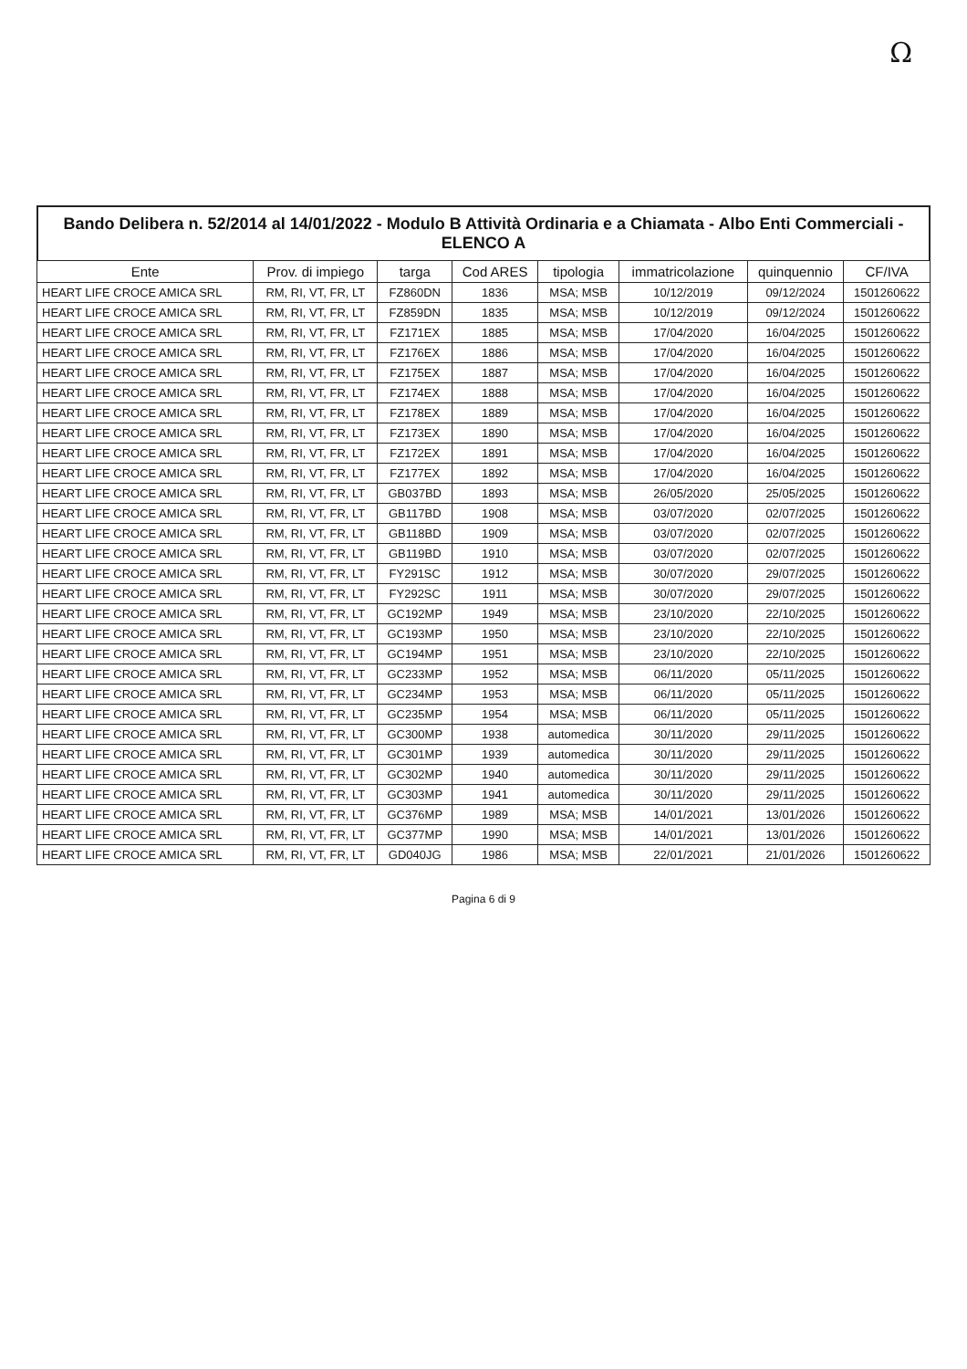Ω
Bando Delibera n. 52/2014 al 14/01/2022 - Modulo B Attività Ordinaria e a Chiamata - Albo Enti Commerciali - ELENCO A
| Ente | Prov. di impiego | targa | Cod ARES | tipologia | immatricolazione | quinquennio | CF/IVA |
| --- | --- | --- | --- | --- | --- | --- | --- |
| HEART LIFE CROCE AMICA SRL | RM, RI, VT, FR, LT | FZ860DN | 1836 | MSA; MSB | 10/12/2019 | 09/12/2024 | 1501260622 |
| HEART LIFE CROCE AMICA SRL | RM, RI, VT, FR, LT | FZ859DN | 1835 | MSA; MSB | 10/12/2019 | 09/12/2024 | 1501260622 |
| HEART LIFE CROCE AMICA SRL | RM, RI, VT, FR, LT | FZ171EX | 1885 | MSA; MSB | 17/04/2020 | 16/04/2025 | 1501260622 |
| HEART LIFE CROCE AMICA SRL | RM, RI, VT, FR, LT | FZ176EX | 1886 | MSA; MSB | 17/04/2020 | 16/04/2025 | 1501260622 |
| HEART LIFE CROCE AMICA SRL | RM, RI, VT, FR, LT | FZ175EX | 1887 | MSA; MSB | 17/04/2020 | 16/04/2025 | 1501260622 |
| HEART LIFE CROCE AMICA SRL | RM, RI, VT, FR, LT | FZ174EX | 1888 | MSA; MSB | 17/04/2020 | 16/04/2025 | 1501260622 |
| HEART LIFE CROCE AMICA SRL | RM, RI, VT, FR, LT | FZ178EX | 1889 | MSA; MSB | 17/04/2020 | 16/04/2025 | 1501260622 |
| HEART LIFE CROCE AMICA SRL | RM, RI, VT, FR, LT | FZ173EX | 1890 | MSA; MSB | 17/04/2020 | 16/04/2025 | 1501260622 |
| HEART LIFE CROCE AMICA SRL | RM, RI, VT, FR, LT | FZ172EX | 1891 | MSA; MSB | 17/04/2020 | 16/04/2025 | 1501260622 |
| HEART LIFE CROCE AMICA SRL | RM, RI, VT, FR, LT | FZ177EX | 1892 | MSA; MSB | 17/04/2020 | 16/04/2025 | 1501260622 |
| HEART LIFE CROCE AMICA SRL | RM, RI, VT, FR, LT | GB037BD | 1893 | MSA; MSB | 26/05/2020 | 25/05/2025 | 1501260622 |
| HEART LIFE CROCE AMICA SRL | RM, RI, VT, FR, LT | GB117BD | 1908 | MSA; MSB | 03/07/2020 | 02/07/2025 | 1501260622 |
| HEART LIFE CROCE AMICA SRL | RM, RI, VT, FR, LT | GB118BD | 1909 | MSA; MSB | 03/07/2020 | 02/07/2025 | 1501260622 |
| HEART LIFE CROCE AMICA SRL | RM, RI, VT, FR, LT | GB119BD | 1910 | MSA; MSB | 03/07/2020 | 02/07/2025 | 1501260622 |
| HEART LIFE CROCE AMICA SRL | RM, RI, VT, FR, LT | FY291SC | 1912 | MSA; MSB | 30/07/2020 | 29/07/2025 | 1501260622 |
| HEART LIFE CROCE AMICA SRL | RM, RI, VT, FR, LT | FY292SC | 1911 | MSA; MSB | 30/07/2020 | 29/07/2025 | 1501260622 |
| HEART LIFE CROCE AMICA SRL | RM, RI, VT, FR, LT | GC192MP | 1949 | MSA; MSB | 23/10/2020 | 22/10/2025 | 1501260622 |
| HEART LIFE CROCE AMICA SRL | RM, RI, VT, FR, LT | GC193MP | 1950 | MSA; MSB | 23/10/2020 | 22/10/2025 | 1501260622 |
| HEART LIFE CROCE AMICA SRL | RM, RI, VT, FR, LT | GC194MP | 1951 | MSA; MSB | 23/10/2020 | 22/10/2025 | 1501260622 |
| HEART LIFE CROCE AMICA SRL | RM, RI, VT, FR, LT | GC233MP | 1952 | MSA; MSB | 06/11/2020 | 05/11/2025 | 1501260622 |
| HEART LIFE CROCE AMICA SRL | RM, RI, VT, FR, LT | GC234MP | 1953 | MSA; MSB | 06/11/2020 | 05/11/2025 | 1501260622 |
| HEART LIFE CROCE AMICA SRL | RM, RI, VT, FR, LT | GC235MP | 1954 | MSA; MSB | 06/11/2020 | 05/11/2025 | 1501260622 |
| HEART LIFE CROCE AMICA SRL | RM, RI, VT, FR, LT | GC300MP | 1938 | automedica | 30/11/2020 | 29/11/2025 | 1501260622 |
| HEART LIFE CROCE AMICA SRL | RM, RI, VT, FR, LT | GC301MP | 1939 | automedica | 30/11/2020 | 29/11/2025 | 1501260622 |
| HEART LIFE CROCE AMICA SRL | RM, RI, VT, FR, LT | GC302MP | 1940 | automedica | 30/11/2020 | 29/11/2025 | 1501260622 |
| HEART LIFE CROCE AMICA SRL | RM, RI, VT, FR, LT | GC303MP | 1941 | automedica | 30/11/2020 | 29/11/2025 | 1501260622 |
| HEART LIFE CROCE AMICA SRL | RM, RI, VT, FR, LT | GC376MP | 1989 | MSA; MSB | 14/01/2021 | 13/01/2026 | 1501260622 |
| HEART LIFE CROCE AMICA SRL | RM, RI, VT, FR, LT | GC377MP | 1990 | MSA; MSB | 14/01/2021 | 13/01/2026 | 1501260622 |
| HEART LIFE CROCE AMICA SRL | RM, RI, VT, FR, LT | GD040JG | 1986 | MSA; MSB | 22/01/2021 | 21/01/2026 | 1501260622 |
Pagina 6 di 9